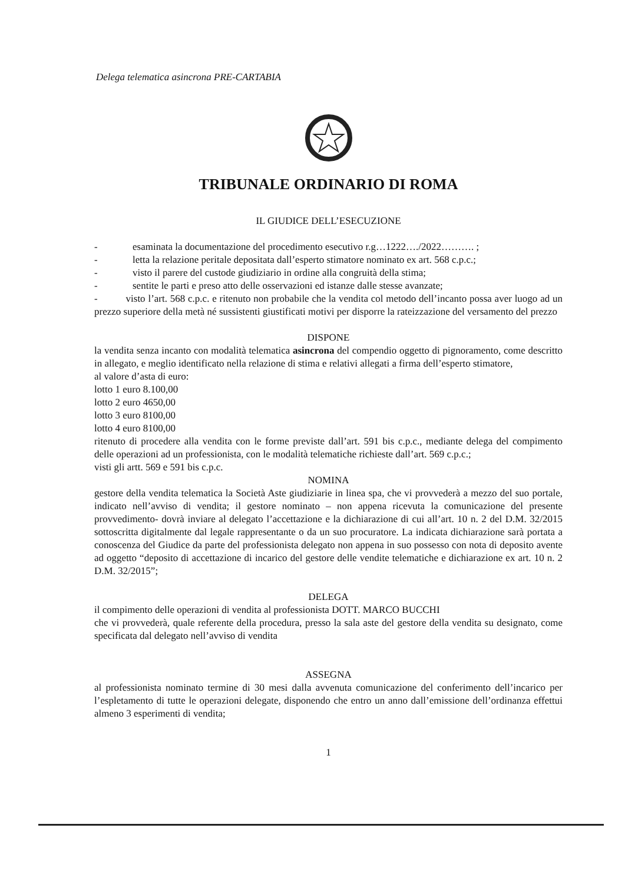Delega telematica asincrona PRE-CARTABIA
TRIBUNALE ORDINARIO DI ROMA
IL GIUDICE DELL’ESECUZIONE
- esaminata la documentazione del procedimento esecutivo r.g…1222…./2022………. ;
- letta la relazione peritale depositata dall’esperto stimatore nominato ex art. 568 c.p.c.;
- visto il parere del custode giudiziario in ordine alla congruità della stima;
- sentite le parti e preso atto delle osservazioni ed istanze dalle stesse avanzate;
- visto l’art. 568 c.p.c. e ritenuto non probabile che la vendita col metodo dell’incanto possa aver luogo ad un prezzo superiore della metà né sussistenti giustificati motivi per disporre la rateizzazione del versamento del prezzo
DISPONE
la vendita senza incanto con modalità telematica asincrona del compendio oggetto di pignoramento, come descritto in allegato, e meglio identificato nella relazione di stima e relativi allegati a firma dell’esperto stimatore,
al valore d’asta di euro:
lotto 1 euro 8.100,00
lotto 2 euro 4650,00
lotto 3 euro 8100,00
lotto 4 euro 8100,00
ritenuto di procedere alla vendita con le forme previste dall’art. 591 bis c.p.c., mediante delega del compimento delle operazioni ad un professionista, con le modalità telematiche richieste dall’art. 569 c.p.c.;
visti gli artt. 569 e 591 bis c.p.c.
NOMINA
gestore della vendita telematica la Società Aste giudiziarie in linea spa, che vi provvederà a mezzo del suo portale, indicato nell’avviso di vendita; il gestore nominato – non appena ricevuta la comunicazione del presente provvedimento- dovrà inviare al delegato l’accettazione e la dichiarazione di cui all’art. 10 n. 2 del D.M. 32/2015 sottoscritta digitalmente dal legale rappresentante o da un suo procuratore. La indicata dichiarazione sarà portata a conoscenza del Giudice da parte del professionista delegato non appena in suo possesso con nota di deposito avente ad oggetto “deposito di accettazione di incarico del gestore delle vendite telematiche e dichiarazione ex art. 10 n. 2 D.M. 32/2015”;
DELEGA
il compimento delle operazioni di vendita al professionista DOTT. MARCO BUCCHI
che vi provvederà, quale referente della procedura, presso la sala aste del gestore della vendita su designato, come specificata dal delegato nell’avviso di vendita
ASSEGNA
al professionista nominato termine di 30 mesi dalla avvenuta comunicazione del conferimento dell’incarico per l’espletamento di tutte le operazioni delegate, disponendo che entro un anno dall’emissione dell’ordinanza effettui almeno 3 esperimenti di vendita;
1